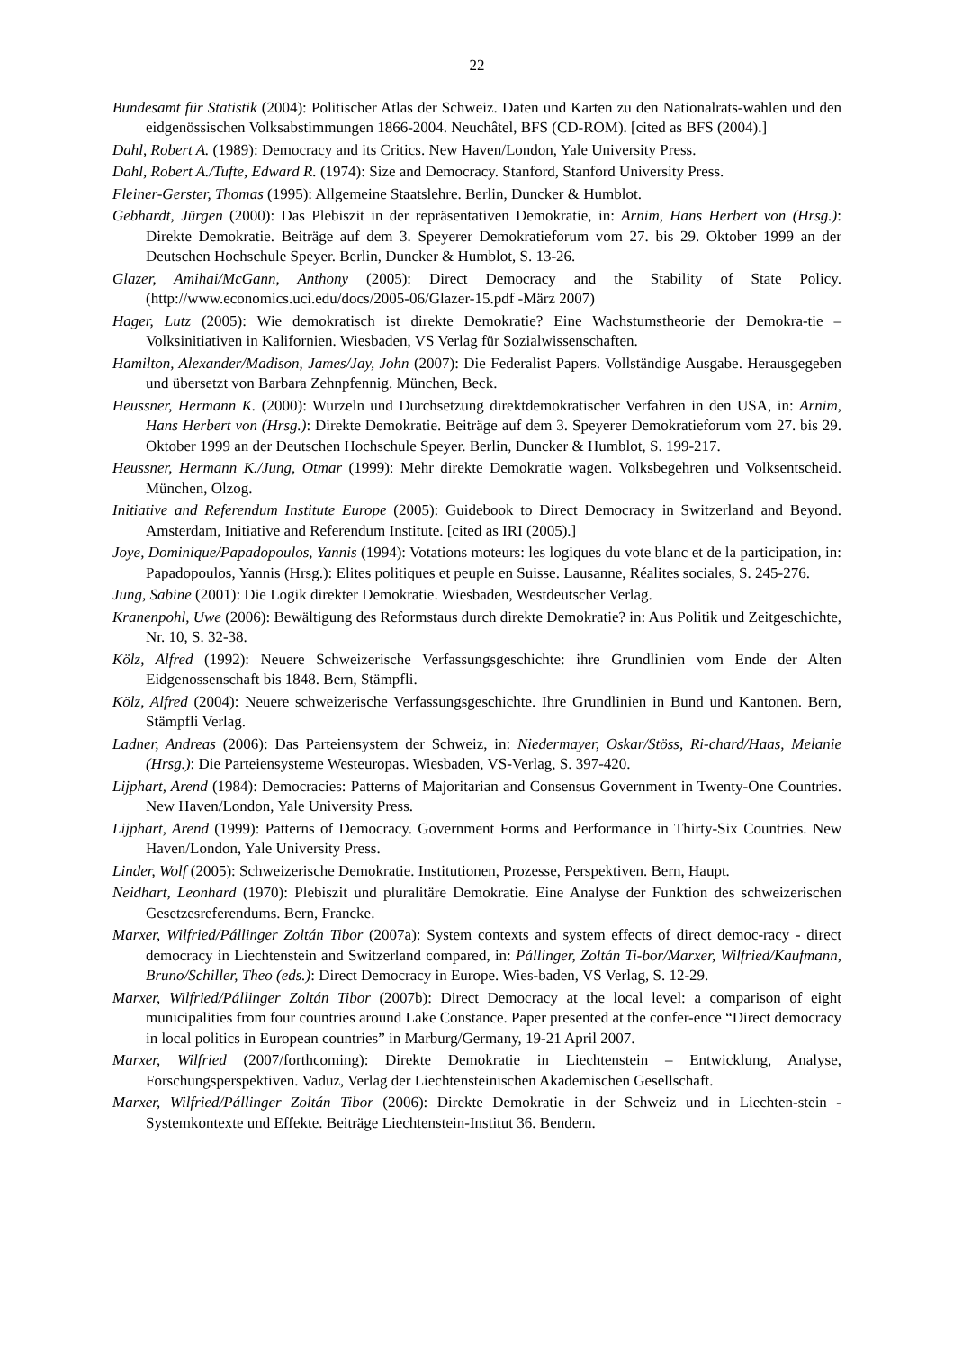22
Bundesamt für Statistik (2004): Politischer Atlas der Schweiz. Daten und Karten zu den Nationalrats-wahlen und den eidgenössischen Volksabstimmungen 1866-2004. Neuchâtel, BFS (CD-ROM). [cited as BFS (2004).]
Dahl, Robert A. (1989): Democracy and its Critics. New Haven/London, Yale University Press.
Dahl, Robert A./Tufte, Edward R. (1974): Size and Democracy. Stanford, Stanford University Press.
Fleiner-Gerster, Thomas (1995): Allgemeine Staatslehre. Berlin, Duncker & Humblot.
Gebhardt, Jürgen (2000): Das Plebiszit in der repräsentativen Demokratie, in: Arnim, Hans Herbert von (Hrsg.): Direkte Demokratie. Beiträge auf dem 3. Speyerer Demokratieforum vom 27. bis 29. Oktober 1999 an der Deutschen Hochschule Speyer. Berlin, Duncker & Humblot, S. 13-26.
Glazer, Amihai/McGann, Anthony (2005): Direct Democracy and the Stability of State Policy. (http://www.economics.uci.edu/docs/2005-06/Glazer-15.pdf -März 2007)
Hager, Lutz (2005): Wie demokratisch ist direkte Demokratie? Eine Wachstumstheorie der Demokra-tie – Volksinitiativen in Kalifornien. Wiesbaden, VS Verlag für Sozialwissenschaften.
Hamilton, Alexander/Madison, James/Jay, John (2007): Die Federalist Papers. Vollständige Ausgabe. Herausgegeben und übersetzt von Barbara Zehnpfennig. München, Beck.
Heussner, Hermann K. (2000): Wurzeln und Durchsetzung direktdemokratischer Verfahren in den USA, in: Arnim, Hans Herbert von (Hrsg.): Direkte Demokratie. Beiträge auf dem 3. Speyerer Demokratieforum vom 27. bis 29. Oktober 1999 an der Deutschen Hochschule Speyer. Berlin, Duncker & Humblot, S. 199-217.
Heussner, Hermann K./Jung, Otmar (1999): Mehr direkte Demokratie wagen. Volksbegehren und Volksentscheid. München, Olzog.
Initiative and Referendum Institute Europe (2005): Guidebook to Direct Democracy in Switzerland and Beyond. Amsterdam, Initiative and Referendum Institute. [cited as IRI (2005).]
Joye, Dominique/Papadopoulos, Yannis (1994): Votations moteurs: les logiques du vote blanc et de la participation, in: Papadopoulos, Yannis (Hrsg.): Elites politiques et peuple en Suisse. Lausanne, Réalites sociales, S. 245-276.
Jung, Sabine (2001): Die Logik direkter Demokratie. Wiesbaden, Westdeutscher Verlag.
Kranenpohl, Uwe (2006): Bewältigung des Reformstaus durch direkte Demokratie? in: Aus Politik und Zeitgeschichte, Nr. 10, S. 32-38.
Kölz, Alfred (1992): Neuere Schweizerische Verfassungsgeschichte: ihre Grundlinien vom Ende der Alten Eidgenossenschaft bis 1848. Bern, Stämpfli.
Kölz, Alfred (2004): Neuere schweizerische Verfassungsgeschichte. Ihre Grundlinien in Bund und Kantonen. Bern, Stämpfli Verlag.
Ladner, Andreas (2006): Das Parteiensystem der Schweiz, in: Niedermayer, Oskar/Stöss, Ri-chard/Haas, Melanie (Hrsg.): Die Parteiensysteme Westeuropas. Wiesbaden, VS-Verlag, S. 397-420.
Lijphart, Arend (1984): Democracies: Patterns of Majoritarian and Consensus Government in Twenty-One Countries. New Haven/London, Yale University Press.
Lijphart, Arend (1999): Patterns of Democracy. Government Forms and Performance in Thirty-Six Countries. New Haven/London, Yale University Press.
Linder, Wolf (2005): Schweizerische Demokratie. Institutionen, Prozesse, Perspektiven. Bern, Haupt.
Neidhart, Leonhard (1970): Plebiszit und pluralitäre Demokratie. Eine Analyse der Funktion des schweizerischen Gesetzesreferendums. Bern, Francke.
Marxer, Wilfried/Pállinger Zoltán Tibor (2007a): System contexts and system effects of direct democ-racy - direct democracy in Liechtenstein and Switzerland compared, in: Pállinger, Zoltán Ti-bor/Marxer, Wilfried/Kaufmann, Bruno/Schiller, Theo (eds.): Direct Democracy in Europe. Wies-baden, VS Verlag, S. 12-29.
Marxer, Wilfried/Pállinger Zoltán Tibor (2007b): Direct Democracy at the local level: a comparison of eight municipalities from four countries around Lake Constance. Paper presented at the confer-ence “Direct democracy in local politics in European countries” in Marburg/Germany, 19-21 April 2007.
Marxer, Wilfried (2007/forthcoming): Direkte Demokratie in Liechtenstein – Entwicklung, Analyse, Forschungsperspektiven. Vaduz, Verlag der Liechtensteinischen Akademischen Gesellschaft.
Marxer, Wilfried/Pállinger Zoltán Tibor (2006): Direkte Demokratie in der Schweiz und in Liechten-stein - Systemkontexte und Effekte. Beiträge Liechtenstein-Institut 36. Bendern.